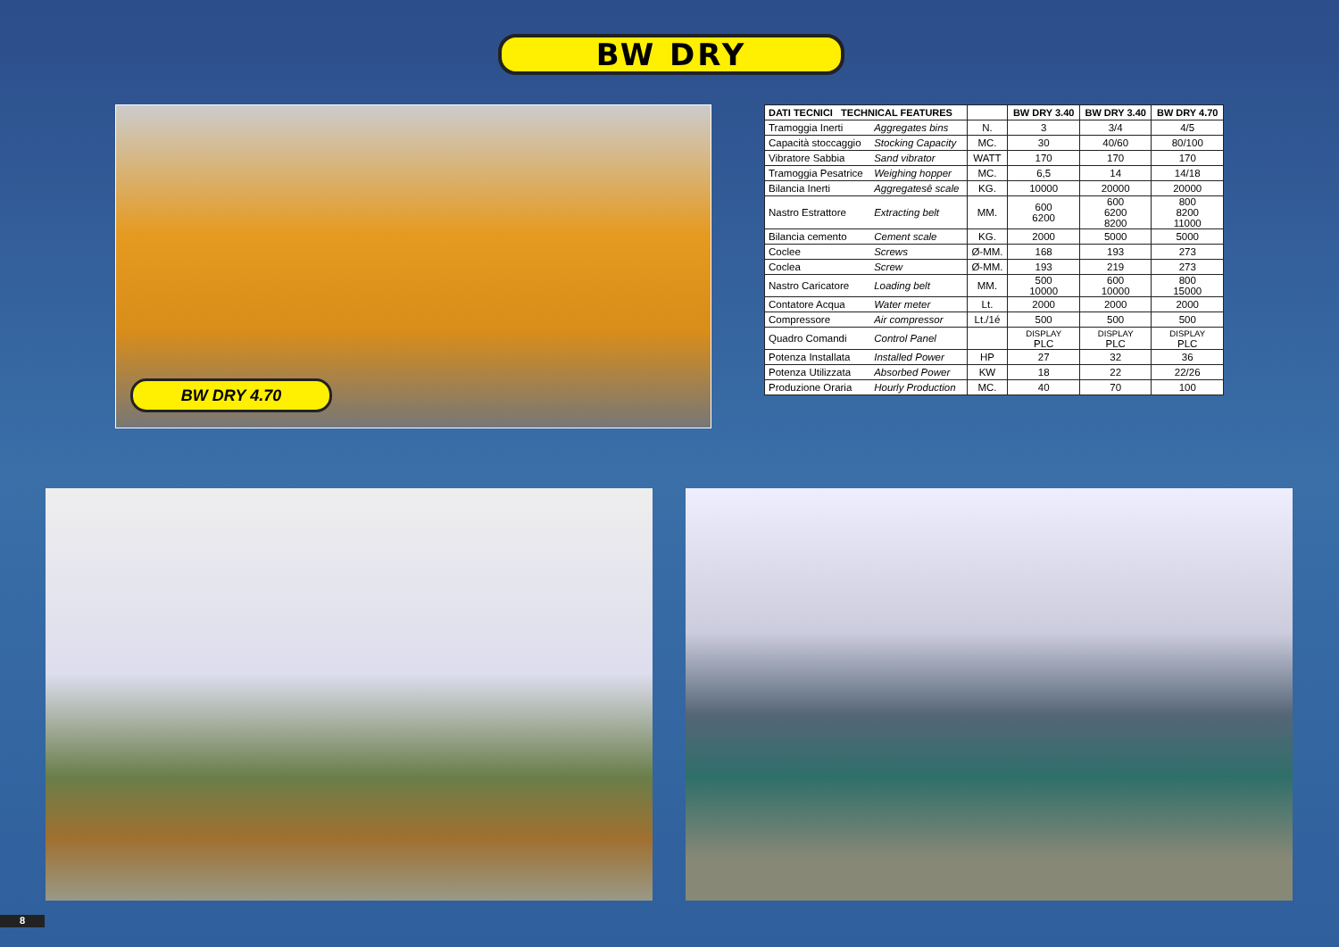BW DRY
BW DRY 4.70
| DATI TECNICI TECHNICAL FEATURES | | | BW DRY 3.40 | BW DRY 3.40 | BW DRY 4.70 |
| --- | --- | --- | --- | --- | --- |
| Tramoggia Inerti | Aggregates bins | N. | 3 | 3/4 | 4/5 |
| Capacità stoccaggio | Stocking Capacity | MC. | 30 | 40/60 | 80/100 |
| Vibratore Sabbia | Sand vibrator | WATT | 170 | 170 | 170 |
| Tramoggia Pesatrice | Weighing hopper | MC. | 6,5 | 14 | 14/18 |
| Bilancia Inerti | Aggregatesê scale | KG. | 10000 | 20000 | 20000 |
| Nastro Estrattore | Extracting belt | MM. | 600 6200 | 600 6200 8200 | 800 8200 11000 |
| Bilancia cemento | Cement scale | KG. | 2000 | 5000 | 5000 |
| Coclee | Screws | Ø-MM. | 168 | 193 | 273 |
| Coclea | Screw | Ø-MM. | 193 | 219 | 273 |
| Nastro Caricatore | Loading belt | MM. | 500 10000 | 600 10000 | 800 15000 |
| Contatore Acqua | Water meter | Lt. | 2000 | 2000 | 2000 |
| Compressore | Air compressor | Lt./1é | 500 | 500 | 500 |
| Quadro Comandi | Control Panel | | DISPLAY PLC | DISPLAY PLC | DISPLAY PLC |
| Potenza Installata | Installed Power | HP | 27 | 32 | 36 |
| Potenza Utilizzata | Absorbed Power | KW | 18 | 22 | 22/26 |
| Produzione Oraria | Hourly Production | MC. | 40 | 70 | 100 |
8